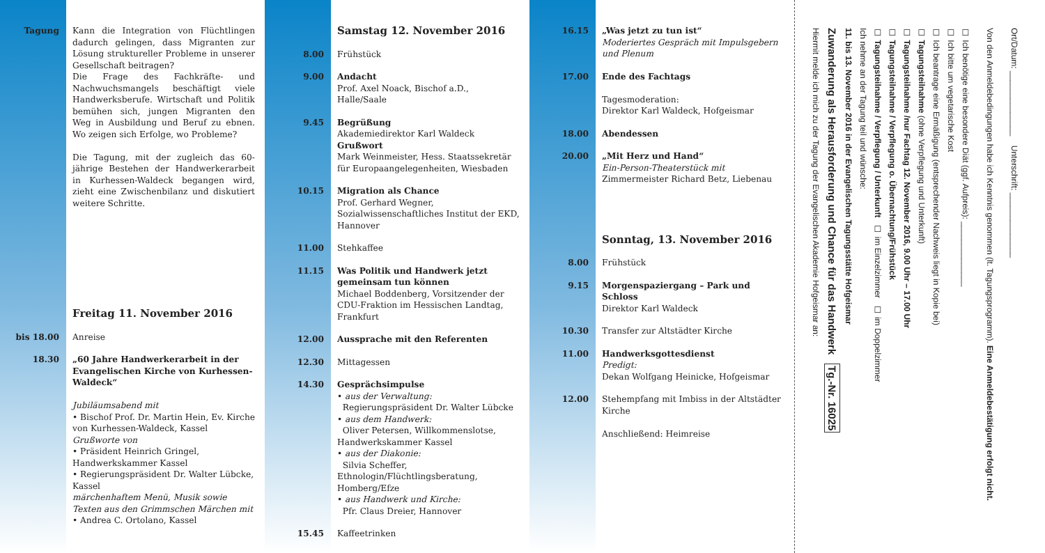Tagung Kann die Integration von Flüchtlingen dadurch gelingen, dass Migranten zur Lösung struktureller Probleme in unserer Gesellschaft beitragen?
Die Frage des Fachkräfte- und Nachwuchsmangels beschäftigt viele Handwerksberufe. Wirtschaft und Politik bemühen sich, jungen Migranten den Weg in Ausbildung und Beruf zu ebnen. Wo zeigen sich Erfolge, wo Probleme?
Die Tagung, mit der zugleich das 60-jährige Bestehen der Handwerkerarbeit in Kurhessen-Waldeck begangen wird, zieht eine Zwischenbilanz und diskutiert weitere Schritte.
Freitag 11. November 2016
bis 18.00 Anreise
18.30 „60 Jahre Handwerkerarbeit in der Evangelischen Kirche von Kurhessen-Waldeck“
Jubiläumsabend mit
• Bischof Prof. Dr. Martin Hein, Ev. Kirche von Kurhessen-Waldeck, Kassel
Grußworte von
• Präsident Heinrich Gringel, Handwerkskammer Kassel
• Regierungspräsident Dr. Walter Lübcke, Kassel
märchenhaftem Menü, Musik sowie Texten aus den Grimmschen Märchen mit
• Andrea C. Ortolano, Kassel
Samstag 12. November 2016
8.00 Frühstück
9.00 Andacht
Prof. Axel Noack, Bischof a.D., Halle/Saale
9.45 Begrüßung
Akademiedirektor Karl Waldeck
Grußwort
Mark Weinmeister, Hess. Staatssekretär für Europaangelegenheiten, Wiesbaden
10.15 Migration als Chance
Prof. Gerhard Wegner, Sozialwissenschaftliches Institut der EKD, Hannover
11.00 Stehkaffee
11.15 Was Politik und Handwerk jetzt gemeinsam tun können
Michael Boddenberg, Vorsitzender der CDU-Fraktion im Hessischen Landtag, Frankfurt
12.00 Aussprache mit den Referenten
12.30 Mittagessen
14.30 Gesprächsimpulse
• aus der Verwaltung:
Regierungspräsident Dr. Walter Lübcke
• aus dem Handwerk:
Oliver Petersen, Willkommenslotse, Handwerkskammer Kassel
• aus der Diakonie:
Silvia Scheffer, Ethnologin/Flüchtlingsberatung, Homberg/Efze
• aus Handwerk und Kirche:
Pfr. Claus Dreier, Hannover
15.45 Kaffeetrinken
16.15 „Was jetzt zu tun ist“
Moderiertes Gespräch mit Impulsgebern und Plenum
17.00 Ende des Fachtags
Tagesmoderation:
Direktor Karl Waldeck, Hofgeismar
18.00 Abendessen
20.00 „Mit Herz und Hand“
Ein-Person-Theaterstück mit
Zimmermeister Richard Betz, Liebenau
Sonntag, 13. November 2016
8.00 Frühstück
9.15 Morgenspaziergang – Park und Schloss
Direktor Karl Waldeck
10.30 Transfer zur Altstädter Kirche
11.00 Handwerksgottesdienst
Predigt:
Dekan Wolfgang Heinicke, Hofgeismar
12.00 Stehempfang mit Imbiss in der Altstädter Kirche
Anschließend: Heimreise
Hiermit melde ich mich zu der Tagung der Evangelischen Akademie Hofgeismar an:
Zuwanderung als Herausforderung und Chance für das Handwerk Tg.-Nr. 16025
11. bis 13. November 2016 in der Evangelischen Tagungsstätte Hofgeismar
Ich nehme an der Tagung teil und wünsche:
☐ Tagungsteilnahme / Verpflegung / Unterkunft ☐ im Einzelzimmer ☐ im Doppelzimmer
☐ Tagungsteilnahme / Verpflegung o. Übernachtung/Frühstück
☐ Tagungsteilnahme /nur Fachtag 12. November 2016, 9.00 Uhr – 17.00 Uhr
☐ Tagungsteilnahme (ohne Verpflegung und Unterkunft)
☐ Ich beantrage eine Ermäßigung (entsprechender Nachweis liegt in Kopie bei)
☐ Ich bitte um vegetarische Kost
☐ Ich benötige eine besondere Diät (ggf. Aufpreis): ______________
Von den Anmeldebedingungen habe ich Kenntnis genommen (lt. Tagungsprogramm). Eine Anmeldebestätigung erfolgt nicht.
Ort/Datum: ______________ Unterschrift: ______________